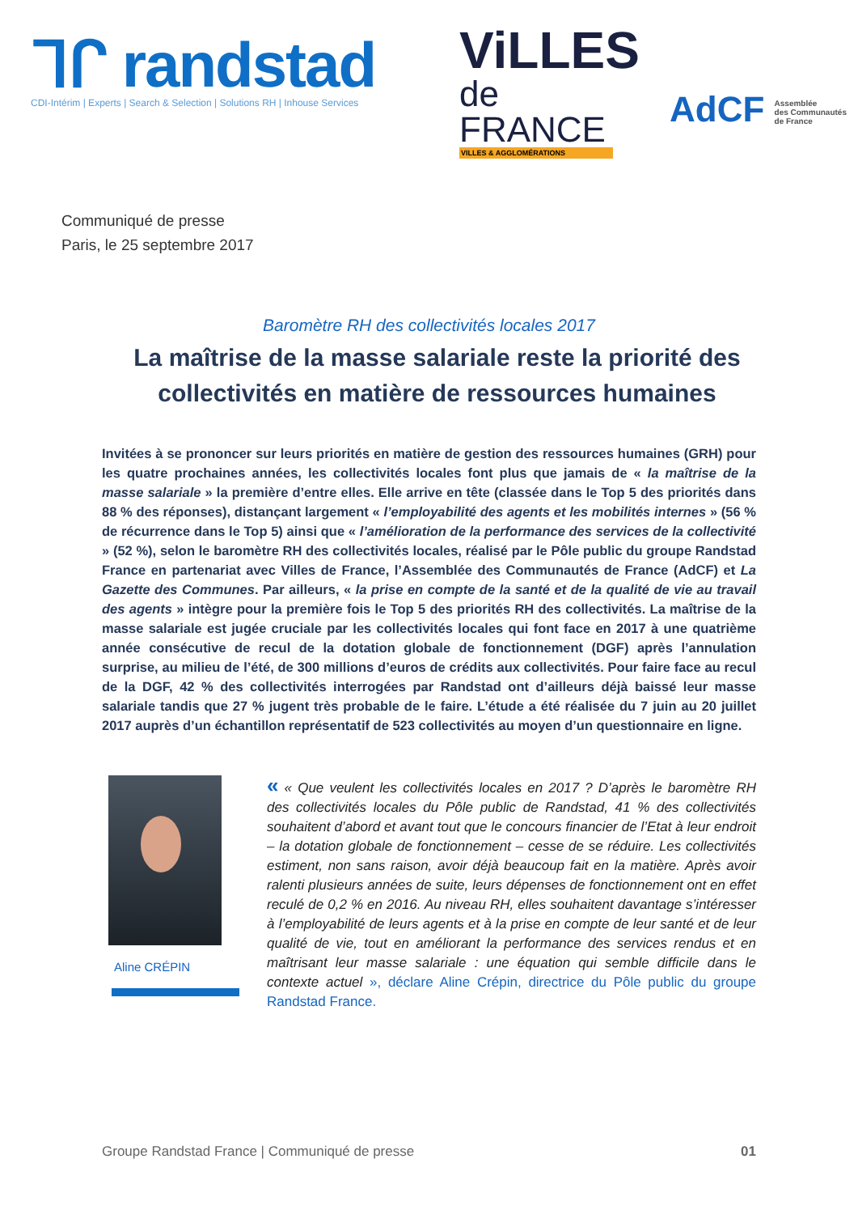ᒣᒋ randstad
CDI-Intérim | Experts | Search & Selection | Solutions RH | Inhouse Services
ViLLES
de FRANCE
VILLES & AGGLOMÉRATIONS
AdCF Assemblée
des Communautés
de France
Communiqué de presse
Paris, le 25 septembre 2017
Baromètre RH des collectivités locales 2017
La maîtrise de la masse salariale reste la priorité des collectivités en matière de ressources humaines
Invitées à se prononcer sur leurs priorités en matière de gestion des ressources humaines (GRH) pour les quatre prochaines années, les collectivités locales font plus que jamais de « la maîtrise de la masse salariale » la première d’entre elles. Elle arrive en tête (classée dans le Top 5 des priorités dans 88 % des réponses), distançant largement « l’employabilité des agents et les mobilités internes » (56 % de récurrence dans le Top 5) ainsi que « l’amélioration de la performance des services de la collectivité » (52 %), selon le baromètre RH des collectivités locales, réalisé par le Pôle public du groupe Randstad France en partenariat avec Villes de France, l’Assemblée des Communautés de France (AdCF) et La Gazette des Communes. Par ailleurs, « la prise en compte de la santé et de la qualité de vie au travail des agents » intègre pour la première fois le Top 5 des priorités RH des collectivités. La maîtrise de la masse salariale est jugée cruciale par les collectivités locales qui font face en 2017 à une quatrième année consécutive de recul de la dotation globale de fonctionnement (DGF) après l’annulation surprise, au milieu de l’été, de 300 millions d’euros de crédits aux collectivités. Pour faire face au recul de la DGF, 42 % des collectivités interrogées par Randstad ont d’ailleurs déjà baissé leur masse salariale tandis que 27 % jugent très probable de le faire. L’étude a été réalisée du 7 juin au 20 juillet 2017 auprès d’un échantillon représentatif de 523 collectivités au moyen d’un questionnaire en ligne.
Aline CRÉPIN
« « Que veulent les collectivités locales en 2017 ? D’après le baromètre RH des collectivités locales du Pôle public de Randstad, 41 % des collectivités souhaitent d’abord et avant tout que le concours financier de l’Etat à leur endroit – la dotation globale de fonctionnement – cesse de se réduire. Les collectivités estiment, non sans raison, avoir déjà beaucoup fait en la matière. Après avoir ralenti plusieurs années de suite, leurs dépenses de fonctionnement ont en effet reculé de 0,2 % en 2016. Au niveau RH, elles souhaitent davantage s’intéresser à l’employabilité de leurs agents et à la prise en compte de leur santé et de leur qualité de vie, tout en améliorant la performance des services rendus et en maîtrisant leur masse salariale : une équation qui semble difficile dans le contexte actuel », déclare Aline Crépin, directrice du Pôle public du groupe Randstad France.
Groupe Randstad France | Communiqué de presse 01